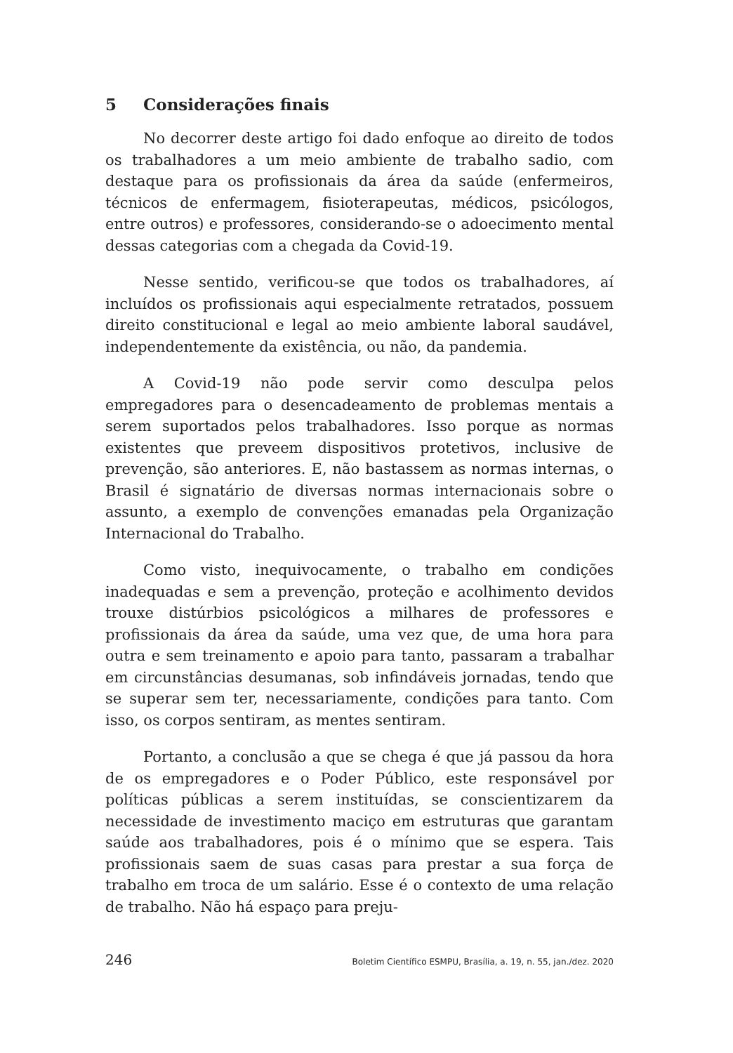5 Considerações finais
No decorrer deste artigo foi dado enfoque ao direito de todos os trabalhadores a um meio ambiente de trabalho sadio, com destaque para os profissionais da área da saúde (enfermeiros, técnicos de enfermagem, fisioterapeutas, médicos, psicólogos, entre outros) e professores, considerando-se o adoecimento mental dessas categorias com a chegada da Covid-19.
Nesse sentido, verificou-se que todos os trabalhadores, aí incluídos os profissionais aqui especialmente retratados, possuem direito constitucional e legal ao meio ambiente laboral saudável, independentemente da existência, ou não, da pandemia.
A Covid-19 não pode servir como desculpa pelos empregadores para o desencadeamento de problemas mentais a serem suportados pelos trabalhadores. Isso porque as normas existentes que preveem dispositivos protetivos, inclusive de prevenção, são anteriores. E, não bastassem as normas internas, o Brasil é signatário de diversas normas internacionais sobre o assunto, a exemplo de convenções emanadas pela Organização Internacional do Trabalho.
Como visto, inequivocamente, o trabalho em condições inadequadas e sem a prevenção, proteção e acolhimento devidos trouxe distúrbios psicológicos a milhares de professores e profissionais da área da saúde, uma vez que, de uma hora para outra e sem treinamento e apoio para tanto, passaram a trabalhar em circunstâncias desumanas, sob infindáveis jornadas, tendo que se superar sem ter, necessariamente, condições para tanto. Com isso, os corpos sentiram, as mentes sentiram.
Portanto, a conclusão a que se chega é que já passou da hora de os empregadores e o Poder Público, este responsável por políticas públicas a serem instituídas, se conscientizarem da necessidade de investimento maciço em estruturas que garantam saúde aos trabalhadores, pois é o mínimo que se espera. Tais profissionais saem de suas casas para prestar a sua força de trabalho em troca de um salário. Esse é o contexto de uma relação de trabalho. Não há espaço para preju-
246 Boletim Científico ESMPU, Brasília, a. 19, n. 55, jan./dez. 2020